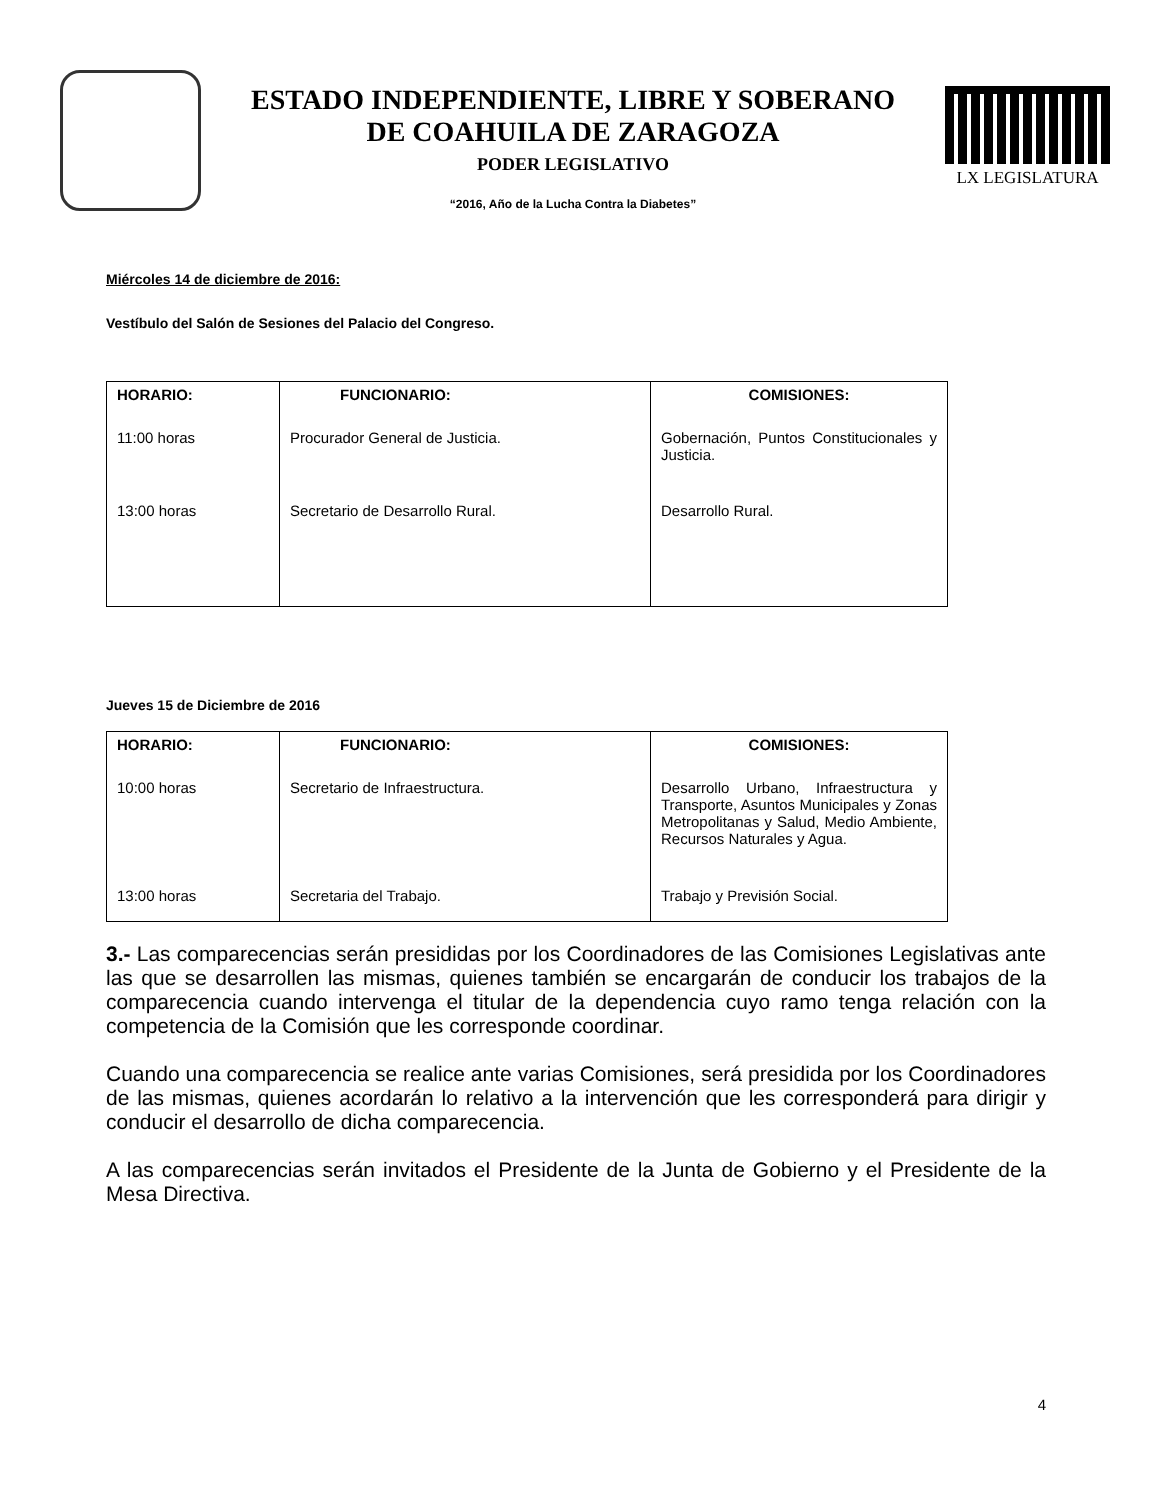ESTADO INDEPENDIENTE, LIBRE Y SOBERANO
DE COAHUILA DE ZARAGOZA
PODER LEGISLATIVO
“2016, Año de la Lucha Contra la Diabetes”
LX LEGISLATURA
Miércoles 14 de diciembre de 2016:
Vestíbulo del Salón de Sesiones del Palacio del Congreso.
| HORARIO: | FUNCIONARIO: | COMISIONES: |
| --- | --- | --- |
| 11:00 horas | Procurador General de Justicia. | Gobernación, Puntos Constitucionales y Justicia. |
| 13:00 horas | Secretario de Desarrollo Rural. | Desarrollo Rural. |
Jueves 15 de Diciembre de 2016
| HORARIO: | FUNCIONARIO: | COMISIONES: |
| --- | --- | --- |
| 10:00 horas | Secretario de Infraestructura. | Desarrollo Urbano, Infraestructura y Transporte, Asuntos Municipales y Zonas Metropolitanas y Salud, Medio Ambiente, Recursos Naturales y Agua. |
| 13:00 horas | Secretaria del Trabajo. | Trabajo y Previsión Social. |
3.- Las comparecencias serán presididas por los Coordinadores de las Comisiones Legislativas ante las que se desarrollen las mismas, quienes también se encargarán de conducir los trabajos de la comparecencia cuando intervenga el titular de la dependencia cuyo ramo tenga relación con la competencia de la Comisión que les corresponde coordinar.
Cuando una comparecencia se realice ante varias Comisiones, será presidida por los Coordinadores de las mismas, quienes acordarán lo relativo a la intervención que les corresponderá para dirigir y conducir el desarrollo de dicha comparecencia.
A las comparecencias serán invitados el Presidente de la Junta de Gobierno y el Presidente de la Mesa Directiva.
4